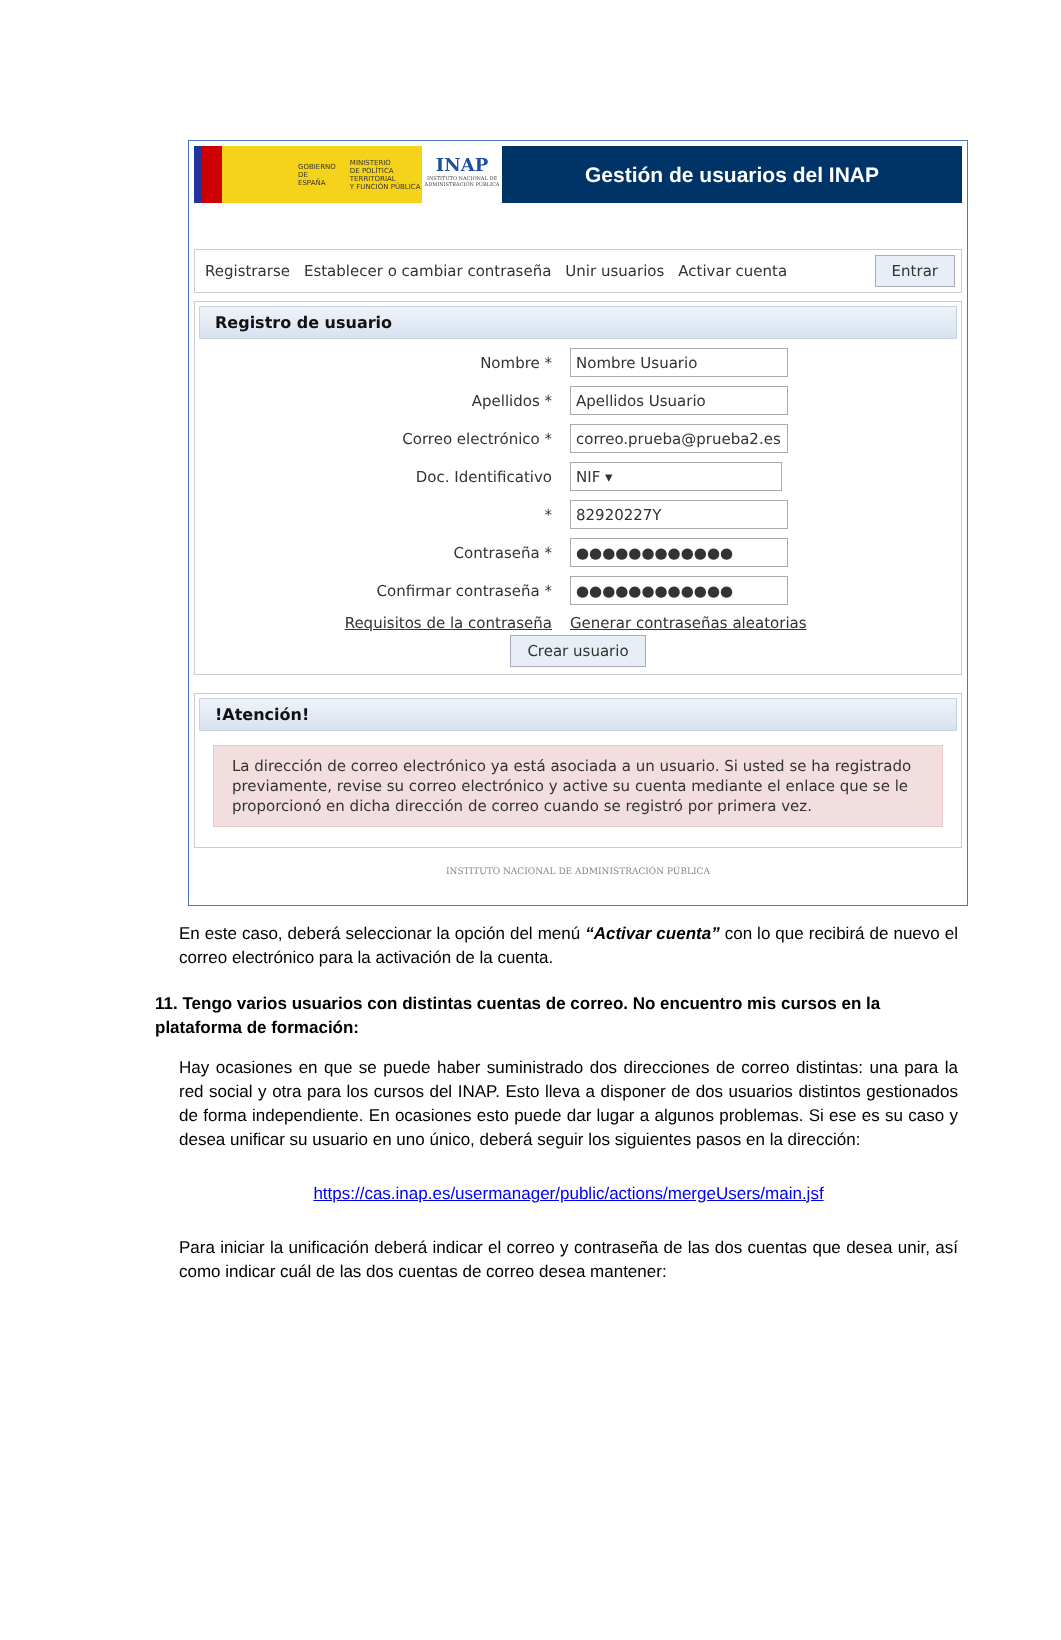GOBIERNO
DE ESPAÑA MINISTERIO
DE POLÍTICA TERRITORIAL
Y FUNCIÓN PÚBLICA
INAP
INSTITUTO NACIONAL DE ADMINISTRACIÓN PÚBLICA
Gestión de usuarios del INAP
Registrarse Establecer o cambiar contraseña Unir usuarios Activar cuenta Entrar
Registro de usuario
Nombre *
Nombre Usuario
Apellidos *
Apellidos Usuario
Correo electrónico *
correo.prueba@prueba2.es
Doc. Identificativo
NIF ▾
*
82920227Y
Contraseña *
●●●●●●●●●●●●
Confirmar contraseña *
●●●●●●●●●●●●
Requisitos de la contraseña Generar contraseñas aleatorias
Crear usuario
!Atención!
La dirección de correo electrónico ya está asociada a un usuario. Si usted se ha registrado previamente, revise su correo electrónico y active su cuenta mediante el enlace que se le proporcionó en dicha dirección de correo cuando se registró por primera vez.
INSTITUTO NACIONAL DE ADMINISTRACIÓN PÚBLICA
En este caso, deberá seleccionar la opción del menú “Activar cuenta” con lo que recibirá de nuevo el correo electrónico para la activación de la cuenta.
11. Tengo varios usuarios con distintas cuentas de correo. No encuentro mis cursos en la plataforma de formación:
Hay ocasiones en que se puede haber suministrado dos direcciones de correo distintas: una para la red social y otra para los cursos del INAP. Esto lleva a disponer de dos usuarios distintos gestionados de forma independiente. En ocasiones esto puede dar lugar a algunos problemas. Si ese es su caso y desea unificar su usuario en uno único, deberá seguir los siguientes pasos en la dirección:
https://cas.inap.es/usermanager/public/actions/mergeUsers/main.jsf
Para iniciar la unificación deberá indicar el correo y contraseña de las dos cuentas que desea unir, así como indicar cuál de las dos cuentas de correo desea mantener: